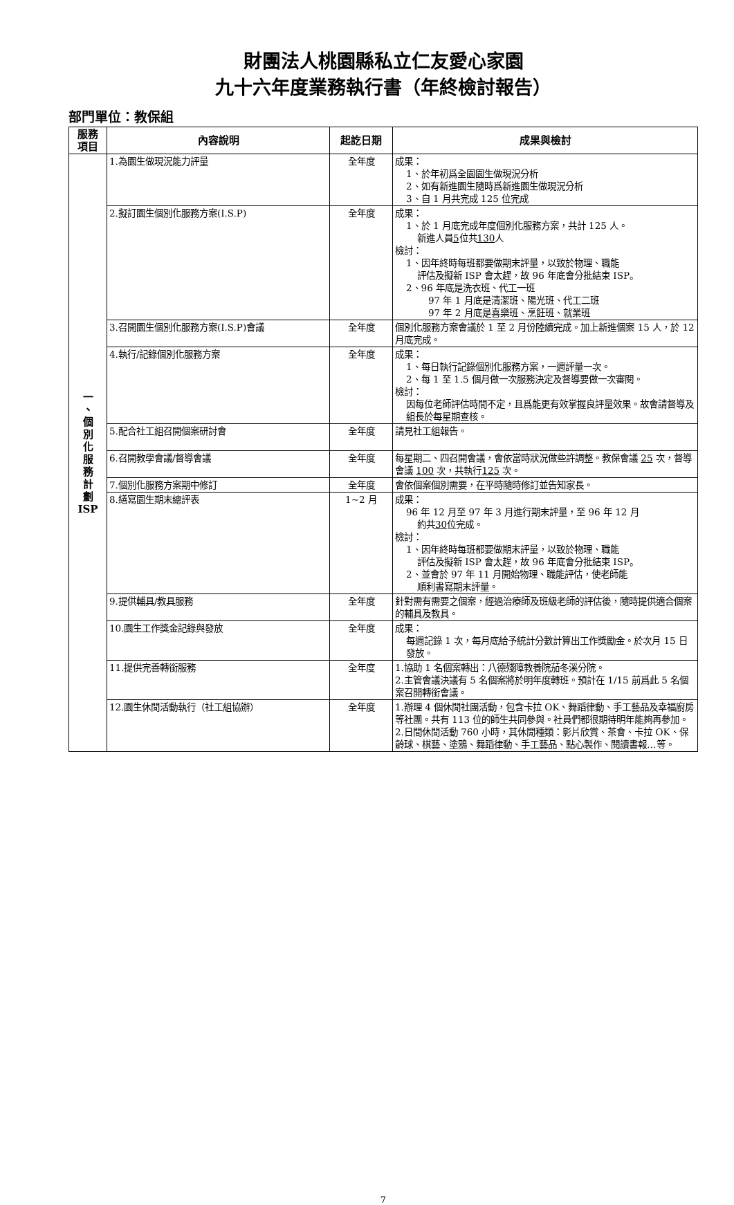財團法人桃園縣私立仁友愛心家園
九十六年度業務執行書（年終檢討報告）
部門單位：教保組
| 服務 項目 | 內容說明 | 起訖日期 | 成果與檢討 |
| --- | --- | --- | --- |
| 一 、 個 別 化 服 務 計 劃 ISP | 1.為園生做現況能力評量 | 全年度 | 成果： 1、於年初爲全園園生做現況分析 2、如有新進園生隨時爲新進園生做現況分析 3、自 1 月共完成 125 位完成 |
| | 2.擬訂園生個別化服務方案(I.S.P) | 全年度 | 成果： 1、於 1 月底完成年度個別化服務方案，共計 125 人。 新進人員 5 位共 130 人 檢討： 1、因年終時每班都要做期末評量，以致於物理、職能 評估及擬新 ISP 會太趕，故 96 年底會分批結束 ISP。 2、96 年底是洗衣班、代工一班 97 年 1 月底是清潔班、陽光班、代工二班 97 年 2 月底是喜樂班、烹飪班、就業班 |
| | 3.召開園生個別化服務方案(I.S.P)會議 | 全年度 | 個別化服務方案會議於 1 至 2 月份陸續完成。加上新進個案 15 人，於 12 月底完成。 |
| | 4.執行/記錄個別化服務方案 | 全年度 | 成果： 1、每日執行記錄個別化服務方案，一週評量一次。 2、每 1 至 1.5 個月做一次服務決定及督導要做一次審閱。 檢討： 因每位老師評估時間不定，且爲能更有效掌握良評量效果。故會請督導及組長於每星期查核。 |
| | 5.配合社工組召開個案研討會 | 全年度 | 請見社工組報告。 |
| | 6.召開教學會議/督導會議 | 全年度 | 每星期二、四召開會議，會依當時狀況做些許調整。教保會議 25 次，督導會議 100 次，共執行 125 次。 |
| | 7.個別化服務方案期中修訂 | 全年度 | 會依個案個別需要，在平時隨時修訂並告知家長。 |
| | 8.繕寫園生期末總評表 | 1~2 月 | 成果： 96 年 12 月至 97 年 3 月進行期末評量，至 96 年 12 月 約共 30 位完成。 檢討： 1、因年終時每班都要做期末評量，以致於物理、職能 評估及擬新 ISP 會太趕，故 96 年底會分批結束 ISP。 2、並會於 97 年 11 月開始物理、職能評估，使老師能 順利書寫期末評量。 |
| | 9.提供輔具/教具服務 | 全年度 | 針對需有需要之個案，經過治療師及班級老師的評估後，隨時提供適合個案的輔具及教具。 |
| | 10.園生工作獎金記錄與發放 | 全年度 | 成果： 每週記錄 1 次，每月底給予統計分數計算出工作獎勵金。於次月 15 日發放。 |
| | 11.提供完善轉銜服務 | 全年度 | 1.協助 1 名個案轉出：八德殘障教養院茄冬溪分院。 2.主管會議決議有 5 名個案將於明年度轉班。預計在 1/15 前爲此 5 名個案召開轉銜會議。 |
| | 12.園生休閒活動執行（社工組協辦） | 全年度 | 1.辦理 4 個休閒社團活動，包含卡拉 OK、舞蹈律動、手工藝品及幸福廚房等社團。共有 113 位的師生共同參與。社員們都很期待明年能夠再參加。 2.日間休閒活動 760 小時，其休閒種類：影片欣賞、茶會、卡拉 OK、保齡球、棋藝、塗鴉、舞蹈律動、手工藝品、點心製作、閱讀書報…等。 |
7